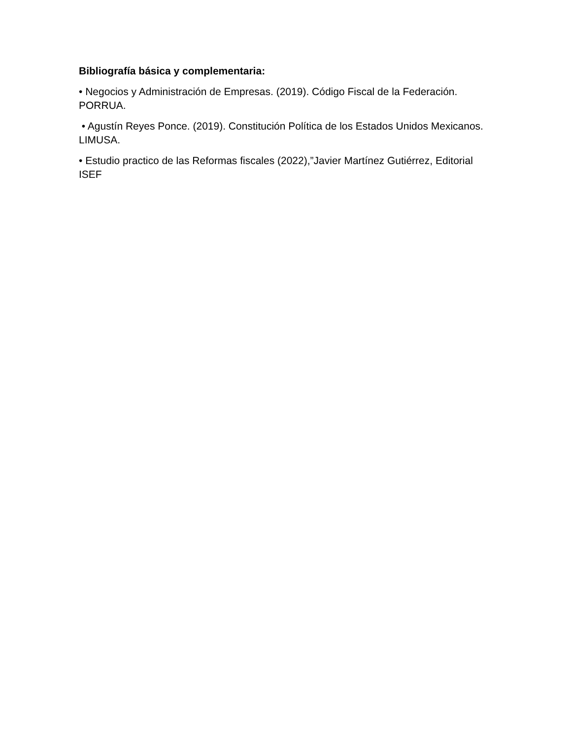Bibliografía básica y complementaria:
• Negocios y Administración de Empresas. (2019). Código Fiscal de la Federación. PORRUA.
• Agustín Reyes Ponce. (2019). Constitución Política de los Estados Unidos Mexicanos. LIMUSA.
• Estudio practico de las Reformas fiscales (2022),”Javier Martínez Gutiérrez, Editorial ISEF